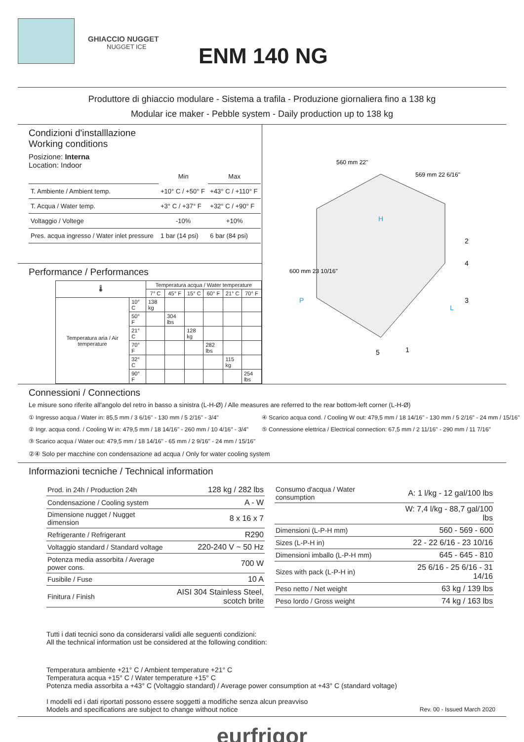GHIACCIO NUGGET
NUGGET ICE
ENM 140 NG
Produttore di ghiaccio modulare - Sistema a trafila - Produzione giornaliera fino a 138 kg
Modular ice maker - Pebble system - Daily production up to 138 kg
Condizioni d'installlazione
Working conditions
Posizione: Interna
Location: Indoor
| | Min | Max |
| T. Ambiente / Ambient temp. | +10° C / +50° F | +43° C / +110° F |
| T. Acqua / Water temp. | +3° C / +37° F | +32° C / +90° F |
| Voltaggio / Voltege | -10% | +10% |
| Pres. acqua ingresso / Water inlet pressure | 1 bar (14 psi) | 6 bar (84 psi) |
Performance / Performances
| 🌡 | | Temperatura acqua / Water temperature | | | | | |
| --- | --- | --- | --- | --- | --- | --- | --- |
| | | 7° C | 45° F | 15° C | 60° F | 21° C | 70° F |
| Temperatura aria / Air temperature | 10° C | 138 kg | | | | | |
| | 50° F | | 304 lbs | | | | |
| | 21° C | | | 128 kg | | | |
| | 70° F | | | | 282 lbs | | |
| | 32° C | | | | | 115 kg | |
| | 90° F | | | | | | 254 lbs |
560 mm 22"
569 mm 22 6/16"
600 mm 23 10/16"
H
P
L
2
4
3
5
1
Connessioni / Connections
Le misure sono riferite all'angolo del retro in basso a sinistra (L-H-Ø) / Alle measures are referred to the rear bottom-left corner (L-H-Ø)
① Ingresso acqua / Water in: 85,5 mm / 3 6/16" - 130 mm / 5 2/16" - 3/4"
② Ingr. acqua cond. / Cooling W in: 479,5 mm / 18 14/16" - 260 mm / 10 4/16" - 3/4"
③ Scarico acqua / Water out: 479,5 mm / 18 14/16" - 65 mm / 2 9/16" - 24 mm / 15/16"
④ Scarico acqua cond. / Cooling W out: 479,5 mm / 18 14/16" - 130 mm / 5 2/16" - 24 mm / 15/16"
⑤ Connessione elettrica / Electrical connection: 67,5 mm / 2 11/16" - 290 mm / 11 7/16"
②④ Solo per macchine con condensazione ad acqua / Only for water cooling system
Informazioni tecniche / Technical information
| Prod. in 24h / Production 24h | 128 kg / 282 lbs |
| Condensazione / Cooling system | A - W |
| Dimensione nugget / Nugget dimension | 8 x 16 x 7 |
| Refrigerante / Refrigerant | R290 |
| Voltaggio standard / Standard voltage | 220-240 V ~ 50 Hz |
| Potenza media assorbita / Average power cons. | 700 W |
| Fusibile / Fuse | 10 A |
| Finitura / Finish | AISI 304 Stainless Steel, scotch brite |
| Consumo d'acqua / Water consumption | A: 1 l/kg - 12 gal/100 lbs |
| | W: 7,4 l/kg - 88,7 gal/100 lbs |
| Dimensioni (L-P-H mm) | 560 - 569 - 600 |
| Sizes (L-P-H in) | 22 - 22 6/16 - 23 10/16 |
| Dimensioni imballo (L-P-H mm) | 645 - 645 - 810 |
| Sizes with pack (L-P-H in) | 25 6/16 - 25 6/16 - 31 14/16 |
| Peso netto / Net weight | 63 kg / 139 lbs |
| Peso lordo / Gross weight | 74 kg / 163 lbs |
Tutti i dati tecnici sono da considerarsi validi alle seguenti condizioni:
All the technical information ust be considered at the following condition:
Temperatura ambiente +21° C / Ambient temperature +21° C
Temperatura acqua +15° C / Water temperature +15° C
Potenza media assorbita a +43° C (Voltaggio standard) / Average power consumption at +43° C (standard voltage)
I modelli ed i dati riportati possono essere soggetti a modifiche senza alcun preavviso
Models and specifications are subject to change without notice
Rev. 00 - Issued March 2020
eurfrigor